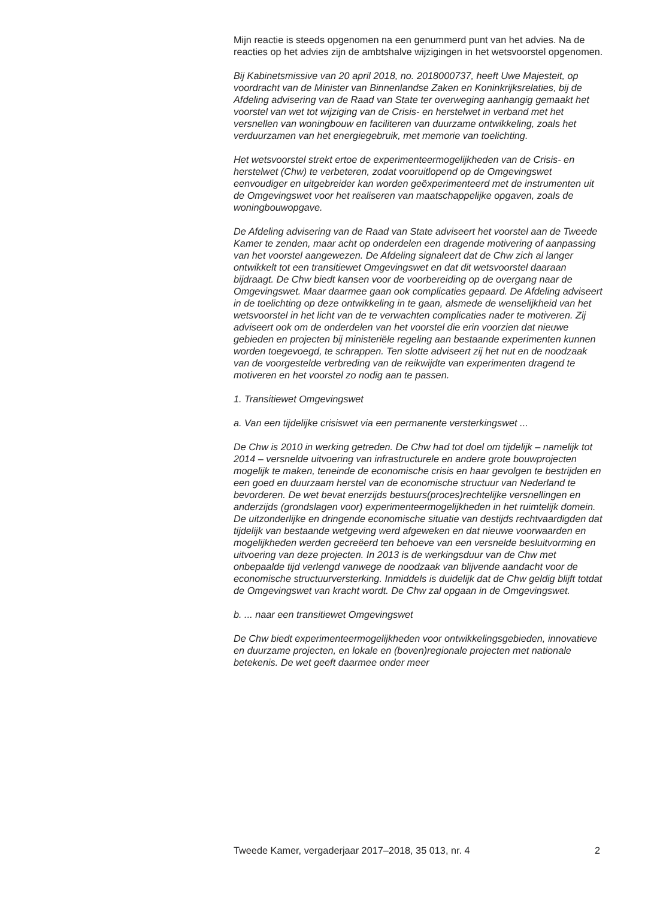Mijn reactie is steeds opgenomen na een genummerd punt van het advies. Na de reacties op het advies zijn de ambtshalve wijzigingen in het wetsvoorstel opgenomen.
Bij Kabinetsmissive van 20 april 2018, no. 2018000737, heeft Uwe Majesteit, op voordracht van de Minister van Binnenlandse Zaken en Koninkrijksrelaties, bij de Afdeling advisering van de Raad van State ter overweging aanhangig gemaakt het voorstel van wet tot wijziging van de Crisis- en herstelwet in verband met het versnellen van woningbouw en faciliteren van duurzame ontwikkeling, zoals het verduurzamen van het energiegebruik, met memorie van toelichting.
Het wetsvoorstel strekt ertoe de experimenteermogelijkheden van de Crisis- en herstelwet (Chw) te verbeteren, zodat vooruitlopend op de Omgevingswet eenvoudiger en uitgebreider kan worden geëxperimenteerd met de instrumenten uit de Omgevingswet voor het realiseren van maatschappelijke opgaven, zoals de woningbouwopgave.
De Afdeling advisering van de Raad van State adviseert het voorstel aan de Tweede Kamer te zenden, maar acht op onderdelen een dragende motivering of aanpassing van het voorstel aangewezen. De Afdeling signaleert dat de Chw zich al langer ontwikkelt tot een transitiewet Omgevingswet en dat dit wetsvoorstel daaraan bijdraagt. De Chw biedt kansen voor de voorbereiding op de overgang naar de Omgevingswet. Maar daarmee gaan ook complicaties gepaard. De Afdeling adviseert in de toelichting op deze ontwikkeling in te gaan, alsmede de wenselijkheid van het wetsvoorstel in het licht van de te verwachten complicaties nader te motiveren. Zij adviseert ook om de onderdelen van het voorstel die erin voorzien dat nieuwe gebieden en projecten bij ministeriële regeling aan bestaande experimenten kunnen worden toegevoegd, te schrappen. Ten slotte adviseert zij het nut en de noodzaak van de voorgestelde verbreding van de reikwijdte van experimenten dragend te motiveren en het voorstel zo nodig aan te passen.
1. Transitiewet Omgevingswet
a. Van een tijdelijke crisiswet via een permanente versterkingswet ...
De Chw is 2010 in werking getreden. De Chw had tot doel om tijdelijk – namelijk tot 2014 – versnelde uitvoering van infrastructurele en andere grote bouwprojecten mogelijk te maken, teneinde de economische crisis en haar gevolgen te bestrijden en een goed en duurzaam herstel van de economische structuur van Nederland te bevorderen. De wet bevat enerzijds bestuurs(proces)rechtelijke versnellingen en anderzijds (grondslagen voor) experimenteermogelijkheden in het ruimtelijk domein. De uitzonderlijke en dringende economische situatie van destijds rechtvaardigden dat tijdelijk van bestaande wetgeving werd afgeweken en dat nieuwe voorwaarden en mogelijkheden werden gecreëerd ten behoeve van een versnelde besluitvorming en uitvoering van deze projecten. In 2013 is de werkingsduur van de Chw met onbepaalde tijd verlengd vanwege de noodzaak van blijvende aandacht voor de economische structuurversterking. Inmiddels is duidelijk dat de Chw geldig blijft totdat de Omgevingswet van kracht wordt. De Chw zal opgaan in de Omgevingswet.
b. ... naar een transitiewet Omgevingswet
De Chw biedt experimenteermogelijkheden voor ontwikkelingsgebieden, innovatieve en duurzame projecten, en lokale en (boven)regionale projecten met nationale betekenis. De wet geeft daarmee onder meer
Tweede Kamer, vergaderjaar 2017–2018, 35 013, nr. 4 2